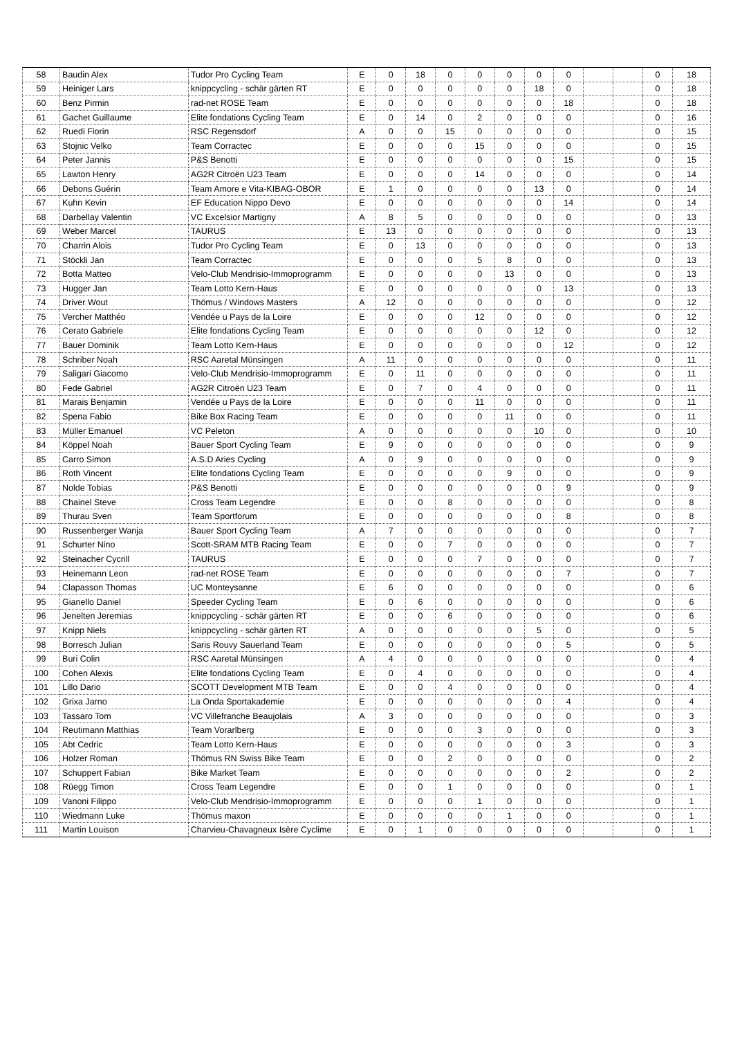| 58 | Baudin Alex | Tudor Pro Cycling Team | E | 0 | 18 | 0 | 0 | 0 | 0 | 0 | | | 0 | 18 |
| 59 | Heiniger Lars | knippcycling - schär gärten RT | E | 0 | 0 | 0 | 0 | 0 | 18 | 0 | | | 0 | 18 |
| 60 | Benz Pirmin | rad-net ROSE Team | E | 0 | 0 | 0 | 0 | 0 | 0 | 18 | | | 0 | 18 |
| 61 | Gachet Guillaume | Elite fondations Cycling Team | E | 0 | 14 | 0 | 2 | 0 | 0 | 0 | | | 0 | 16 |
| 62 | Ruedi Fiorin | RSC Regensdorf | A | 0 | 0 | 15 | 0 | 0 | 0 | 0 | | | 0 | 15 |
| 63 | Stojnic Velko | Team Corractec | E | 0 | 0 | 0 | 15 | 0 | 0 | 0 | | | 0 | 15 |
| 64 | Peter Jannis | P&S Benotti | E | 0 | 0 | 0 | 0 | 0 | 0 | 15 | | | 0 | 15 |
| 65 | Lawton Henry | AG2R Citroën U23 Team | E | 0 | 0 | 0 | 14 | 0 | 0 | 0 | | | 0 | 14 |
| 66 | Debons Guérin | Team Amore e Vita-KIBAG-OBOR | E | 1 | 0 | 0 | 0 | 0 | 13 | 0 | | | 0 | 14 |
| 67 | Kuhn Kevin | EF Education Nippo Devo | E | 0 | 0 | 0 | 0 | 0 | 0 | 14 | | | 0 | 14 |
| 68 | Darbellay Valentin | VC Excelsior Martigny | A | 8 | 5 | 0 | 0 | 0 | 0 | 0 | | | 0 | 13 |
| 69 | Weber Marcel | TAURUS | E | 13 | 0 | 0 | 0 | 0 | 0 | 0 | | | 0 | 13 |
| 70 | Charrin Alois | Tudor Pro Cycling Team | E | 0 | 13 | 0 | 0 | 0 | 0 | 0 | | | 0 | 13 |
| 71 | Stöckli Jan | Team Corractec | E | 0 | 0 | 0 | 5 | 8 | 0 | 0 | | | 0 | 13 |
| 72 | Botta Matteo | Velo-Club Mendrisio-Immoprogramm | E | 0 | 0 | 0 | 0 | 13 | 0 | 0 | | | 0 | 13 |
| 73 | Hugger Jan | Team Lotto Kern-Haus | E | 0 | 0 | 0 | 0 | 0 | 0 | 13 | | | 0 | 13 |
| 74 | Driver Wout | Thömus / Windows Masters | A | 12 | 0 | 0 | 0 | 0 | 0 | 0 | | | 0 | 12 |
| 75 | Vercher Matthéo | Vendée u Pays de la Loire | E | 0 | 0 | 0 | 12 | 0 | 0 | 0 | | | 0 | 12 |
| 76 | Cerato Gabriele | Elite fondations Cycling Team | E | 0 | 0 | 0 | 0 | 0 | 12 | 0 | | | 0 | 12 |
| 77 | Bauer Dominik | Team Lotto Kern-Haus | E | 0 | 0 | 0 | 0 | 0 | 0 | 12 | | | 0 | 12 |
| 78 | Schriber Noah | RSC Aaretal Münsingen | A | 11 | 0 | 0 | 0 | 0 | 0 | 0 | | | 0 | 11 |
| 79 | Saligari Giacomo | Velo-Club Mendrisio-Immoprogramm | E | 0 | 11 | 0 | 0 | 0 | 0 | 0 | | | 0 | 11 |
| 80 | Fede Gabriel | AG2R Citroën U23 Team | E | 0 | 7 | 0 | 4 | 0 | 0 | 0 | | | 0 | 11 |
| 81 | Marais Benjamin | Vendée u Pays de la Loire | E | 0 | 0 | 0 | 11 | 0 | 0 | 0 | | | 0 | 11 |
| 82 | Spena Fabio | Bike Box Racing Team | E | 0 | 0 | 0 | 0 | 11 | 0 | 0 | | | 0 | 11 |
| 83 | Müller Emanuel | VC Peleton | A | 0 | 0 | 0 | 0 | 0 | 10 | 0 | | | 0 | 10 |
| 84 | Köppel Noah | Bauer Sport Cycling Team | E | 9 | 0 | 0 | 0 | 0 | 0 | 0 | | | 0 | 9 |
| 85 | Carro Simon | A.S.D Aries Cycling | A | 0 | 9 | 0 | 0 | 0 | 0 | 0 | | | 0 | 9 |
| 86 | Roth Vincent | Elite fondations Cycling Team | E | 0 | 0 | 0 | 0 | 9 | 0 | 0 | | | 0 | 9 |
| 87 | Nolde Tobias | P&S Benotti | E | 0 | 0 | 0 | 0 | 0 | 0 | 9 | | | 0 | 9 |
| 88 | Chainel Steve | Cross Team Legendre | E | 0 | 0 | 8 | 0 | 0 | 0 | 0 | | | 0 | 8 |
| 89 | Thurau Sven | Team Sportforum | E | 0 | 0 | 0 | 0 | 0 | 0 | 8 | | | 0 | 8 |
| 90 | Russenberger Wanja | Bauer Sport Cycling Team | A | 7 | 0 | 0 | 0 | 0 | 0 | 0 | | | 0 | 7 |
| 91 | Schurter Nino | Scott-SRAM MTB Racing Team | E | 0 | 0 | 7 | 0 | 0 | 0 | 0 | | | 0 | 7 |
| 92 | Steinacher Cycrill | TAURUS | E | 0 | 0 | 0 | 7 | 0 | 0 | 0 | | | 0 | 7 |
| 93 | Heinemann Leon | rad-net ROSE Team | E | 0 | 0 | 0 | 0 | 0 | 0 | 7 | | | 0 | 7 |
| 94 | Clapasson Thomas | UC Monteysanne | E | 6 | 0 | 0 | 0 | 0 | 0 | 0 | | | 0 | 6 |
| 95 | Gianello Daniel | Speeder Cycling Team | E | 0 | 6 | 0 | 0 | 0 | 0 | 0 | | | 0 | 6 |
| 96 | Jenelten Jeremias | knippcycling - schär gärten RT | E | 0 | 0 | 6 | 0 | 0 | 0 | 0 | | | 0 | 6 |
| 97 | Knipp Niels | knippcycling - schär gärten RT | A | 0 | 0 | 0 | 0 | 0 | 5 | 0 | | | 0 | 5 |
| 98 | Borresch Julian | Saris Rouvy Sauerland Team | E | 0 | 0 | 0 | 0 | 0 | 0 | 5 | | | 0 | 5 |
| 99 | Buri Colin | RSC Aaretal Münsingen | A | 4 | 0 | 0 | 0 | 0 | 0 | 0 | | | 0 | 4 |
| 100 | Cohen Alexis | Elite fondations Cycling Team | E | 0 | 4 | 0 | 0 | 0 | 0 | 0 | | | 0 | 4 |
| 101 | Lillo Dario | SCOTT Development MTB Team | E | 0 | 0 | 4 | 0 | 0 | 0 | 0 | | | 0 | 4 |
| 102 | Grixa Jarno | La Onda Sportakademie | E | 0 | 0 | 0 | 0 | 0 | 0 | 4 | | | 0 | 4 |
| 103 | Tassaro Tom | VC Villefranche Beaujolais | A | 3 | 0 | 0 | 0 | 0 | 0 | 0 | | | 0 | 3 |
| 104 | Reutimann Matthias | Team Vorarlberg | E | 0 | 0 | 0 | 3 | 0 | 0 | 0 | | | 0 | 3 |
| 105 | Abt Cedric | Team Lotto Kern-Haus | E | 0 | 0 | 0 | 0 | 0 | 0 | 3 | | | 0 | 3 |
| 106 | Holzer Roman | Thömus RN Swiss Bike Team | E | 0 | 0 | 2 | 0 | 0 | 0 | 0 | | | 0 | 2 |
| 107 | Schuppert Fabian | Bike Market Team | E | 0 | 0 | 0 | 0 | 0 | 0 | 2 | | | 0 | 2 |
| 108 | Rüegg Timon | Cross Team Legendre | E | 0 | 0 | 1 | 0 | 0 | 0 | 0 | | | 0 | 1 |
| 109 | Vanoni Filippo | Velo-Club Mendrisio-Immoprogramm | E | 0 | 0 | 0 | 1 | 0 | 0 | 0 | | | 0 | 1 |
| 110 | Wiedmann Luke | Thömus maxon | E | 0 | 0 | 0 | 0 | 1 | 0 | 0 | | | 0 | 1 |
| 111 | Martin Louison | Charvieu-Chavagneux Isère Cyclime | E | 0 | 1 | 0 | 0 | 0 | 0 | 0 | | | 0 | 1 |